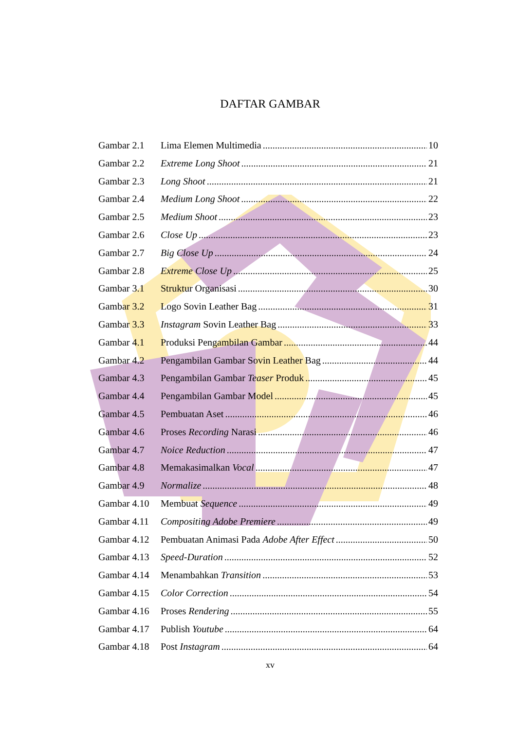DAFTAR GAMBAR
Gambar 2.1 Lima Elemen Multimedia 10
Gambar 2.2 Extreme Long Shoot 21
Gambar 2.3 Long Shoot 21
Gambar 2.4 Medium Long Shoot 22
Gambar 2.5 Medium Shoot 23
Gambar 2.6 Close Up 23
Gambar 2.7 Big Close Up 24
Gambar 2.8 Extreme Close Up 25
Gambar 3.1 Struktur Organisasi 30
Gambar 3.2 Logo Sovin Leather Bag 31
Gambar 3.3 Instagram Sovin Leather Bag 33
Gambar 4.1 Produksi Pengambilan Gambar 44
Gambar 4.2 Pengambilan Gambar Sovin Leather Bag 44
Gambar 4.3 Pengambilan Gambar Teaser Produk 45
Gambar 4.4 Pengambilan Gambar Model 45
Gambar 4.5 Pembuatan Aset 46
Gambar 4.6 Proses Recording Narasi 46
Gambar 4.7 Noice Reduction 47
Gambar 4.8 Memakasimalkan Vocal 47
Gambar 4.9 Normalize 48
Gambar 4.10 Membuat Sequence 49
Gambar 4.11 Compositing Adobe Premiere 49
Gambar 4.12 Pembuatan Animasi Pada Adobe After Effect 50
Gambar 4.13 Speed-Duration 52
Gambar 4.14 Menambahkan Transition 53
Gambar 4.15 Color Correction 54
Gambar 4.16 Proses Rendering 55
Gambar 4.17 Publish Youtube 64
Gambar 4.18 Post Instagram 64
xv